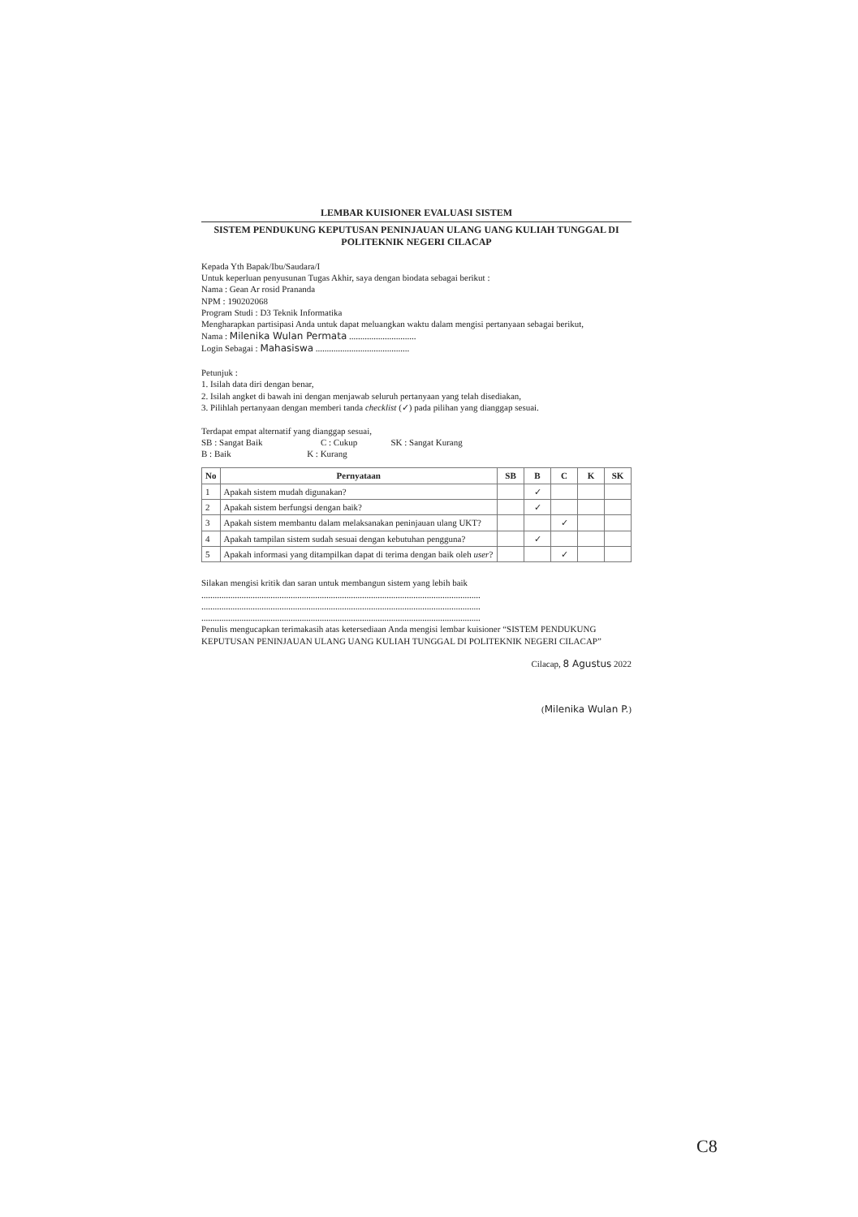LEMBAR KUISIONER EVALUASI SISTEM
SISTEM PENDUKUNG KEPUTUSAN PENINJAUAN ULANG UANG KULIAH TUNGGAL DI POLITEKNIK NEGERI CILACAP
Kepada Yth Bapak/Ibu/Saudara/I
Untuk keperluan penyusunan Tugas Akhir, saya dengan biodata sebagai berikut :
Nama : Gean Ar rosid Prananda
NPM : 190202068
Program Studi : D3 Teknik Informatika
Mengharapkan partisipasi Anda untuk dapat meluangkan waktu dalam mengisi pertanyaan sebagai berikut,
Nama : Milenika Wulan Permata ..............................
Login Sebagai : Mahasiswa ..........................................
Petunjuk :
1. Isilah data diri dengan benar,
2. Isilah angket di bawah ini dengan menjawab seluruh pertanyaan yang telah disediakan,
3. Pilihlah pertanyaan dengan memberi tanda checklist (✓) pada pilihan yang dianggap sesuai.
Terdapat empat alternatif yang dianggap sesuai,
SB : Sangat Baik C : Cukup SK : Sangat Kurang
B : Baik K : Kurang
| No | Pernyataan | SB | B | C | K | SK |
| --- | --- | --- | --- | --- | --- | --- |
| 1 | Apakah sistem mudah digunakan? | | ✓ | | | |
| 2 | Apakah sistem berfungsi dengan baik? | | ✓ | | | |
| 3 | Apakah sistem membantu dalam melaksanakan peninjauan ulang UKT? | | | ✓ | | |
| 4 | Apakah tampilan sistem sudah sesuai dengan kebutuhan pengguna? | | ✓ | | | |
| 5 | Apakah informasi yang ditampilkan dapat di terima dengan baik oleh user ? | | | ✓ | | |
Silakan mengisi kritik dan saran untuk membangun sistem yang lebih baik
.............................................................................................................................
.............................................................................................................................
.............................................................................................................................
Penulis mengucapkan terimakasih atas ketersediaan Anda mengisi lembar kuisioner “SISTEM PENDUKUNG KEPUTUSAN PENINJAUAN ULANG UANG KULIAH TUNGGAL DI POLITEKNIK NEGERI CILACAP”
Cilacap, 8 Agustus 2022
(Milenika Wulan P.)
C8